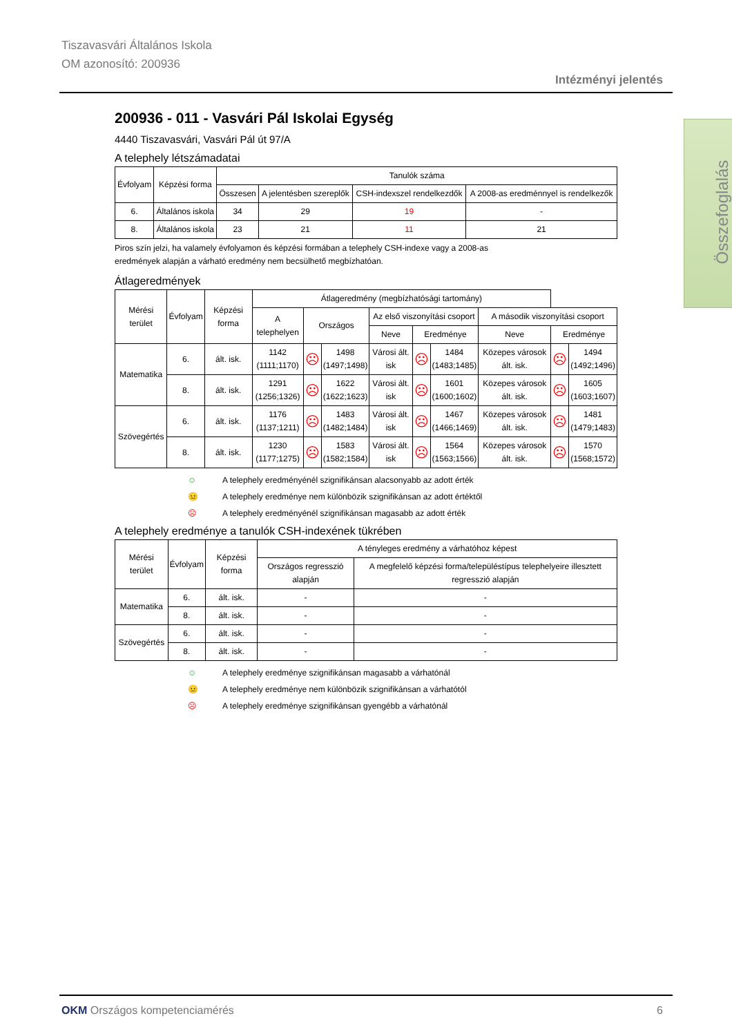Tiszavasvári Általános Iskola
OM azonosító: 200936
Intézményi jelentés
Összefoglalás
200936 - 011 - Vasvári Pál Iskolai Egység
4440 Tiszavasvári, Vasvári Pál út 97/A
A telephely létszámadatai
| Évfolyam | Képzési forma | Tanulók száma | | | |
| --- | --- | --- | --- | --- | --- |
| | | Összesen | A jelentésben szereplők | CSH-indexszel rendelkezdők | A 2008-as eredménnyel is rendelkezők |
| 6. | Általános iskola | 34 | 29 | 19 | - |
| 8. | Általános iskola | 23 | 21 | 11 | 21 |
Piros szín jelzi, ha valamely évfolyamon és képzési formában a telephely CSH-indexe vagy a 2008-as
eredmények alapján a várható eredmény nem becsülhető megbízhatóan.
Átlageredmények
| Mérési terület | Évfolyam | Képzési forma | Átlageredmény (megbízhatósági tartomány) | | | | | | | | |
| --- | --- | --- | --- | --- | --- | --- | --- | --- | --- | --- | --- |
| | | | A telephelyen | Országos | | Az első viszonyítási csoport | | | A második viszonyítási csoport | | |
| | | | | | | Neve | Eredménye | | Neve | Eredménye | |
| Matematika | 6. | ált. isk. | 1142 (1111;1170) | ☹ | 1498 (1497;1498) | Városi ált. isk | ☹ | 1484 (1483;1485) | Közepes városok ált. isk. | ☹ | 1494 (1492;1496) |
| | 8. | ált. isk. | 1291 (1256;1326) | ☹ | 1622 (1622;1623) | Városi ált. isk | ☹ | 1601 (1600;1602) | Közepes városok ált. isk. | ☹ | 1605 (1603;1607) |
| Szövegértés | 6. | ált. isk. | 1176 (1137;1211) | ☹ | 1483 (1482;1484) | Városi ált. isk | ☹ | 1467 (1466;1469) | Közepes városok ált. isk. | ☹ | 1481 (1479;1483) |
| | 8. | ált. isk. | 1230 (1177;1275) | ☹ | 1583 (1582;1584) | Városi ált. isk | ☹ | 1564 (1563;1566) | Közepes városok ált. isk. | ☹ | 1570 (1568;1572) |
☺ A telephely eredményénél szignifikánsan alacsonyabb az adott érték
😐 A telephely eredménye nem különbözik szignifikánsan az adott értéktől
☹ A telephely eredményénél szignifikánsan magasabb az adott érték
A telephely eredménye a tanulók CSH-indexének tükrében
| Mérési terület | Évfolyam | Képzési forma | A tényleges eredmény a várhatóhoz képest | |
| --- | --- | --- | --- | --- |
| | | | Országos regresszió alapján | A megfelelő képzési forma/településtípus telephelyeire illesztett regresszió alapján |
| Matematika | 6. | ált. isk. | - | - |
| | 8. | ált. isk. | - | - |
| Szövegértés | 6. | ált. isk. | - | - |
| | 8. | ált. isk. | - | - |
☺ A telephely eredménye szignifikánsan magasabb a várhatónál
😐 A telephely eredménye nem különbözik szignifikánsan a várhatótól
☹ A telephely eredménye szignifikánsan gyengébb a várhatónál
OKM Országos kompetenciamérés 6